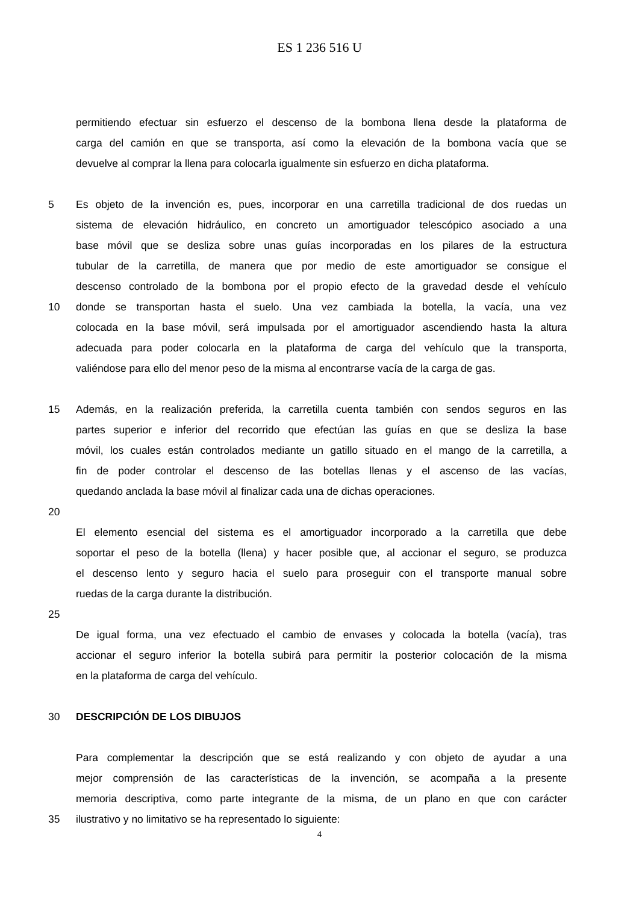ES 1 236 516 U
permitiendo efectuar sin esfuerzo el descenso de la bombona llena desde la plataforma de
carga del camión en que se transporta, así como la elevación de la bombona vacía que se
devuelve al comprar la llena para colocarla igualmente sin esfuerzo en dicha plataforma.
5 Es objeto de la invención es, pues, incorporar en una carretilla tradicional de dos ruedas un
sistema de elevación hidráulico, en concreto un amortiguador telescópico asociado a una
base móvil que se desliza sobre unas guías incorporadas en los pilares de la estructura
tubular de la carretilla, de manera que por medio de este amortiguador se consigue el
descenso controlado de la bombona por el propio efecto de la gravedad desde el vehículo
10 donde se transportan hasta el suelo. Una vez cambiada la botella, la vacía, una vez
colocada en la base móvil, será impulsada por el amortiguador ascendiendo hasta la altura
adecuada para poder colocarla en la plataforma de carga del vehículo que la transporta,
valiéndose para ello del menor peso de la misma al encontrarse vacía de la carga de gas.
15 Además, en la realización preferida, la carretilla cuenta también con sendos seguros en las
partes superior e inferior del recorrido que efectúan las guías en que se desliza la base
móvil, los cuales están controlados mediante un gatillo situado en el mango de la carretilla, a
fin de poder controlar el descenso de las botellas llenas y el ascenso de las vacías,
quedando anclada la base móvil al finalizar cada una de dichas operaciones.
20
El elemento esencial del sistema es el amortiguador incorporado a la carretilla que debe
soportar el peso de la botella (llena) y hacer posible que, al accionar el seguro, se produzca
el descenso lento y seguro hacia el suelo para proseguir con el transporte manual sobre
ruedas de la carga durante la distribución.
25
De igual forma, una vez efectuado el cambio de envases y colocada la botella (vacía), tras
accionar el seguro inferior la botella subirá para permitir la posterior colocación de la misma
en la plataforma de carga del vehículo.
30 DESCRIPCIÓN DE LOS DIBUJOS
Para complementar la descripción que se está realizando y con objeto de ayudar a una
mejor comprensión de las características de la invención, se acompaña a la presente
memoria descriptiva, como parte integrante de la misma, de un plano en que con carácter
35 ilustrativo y no limitativo se ha representado lo siguiente:
4